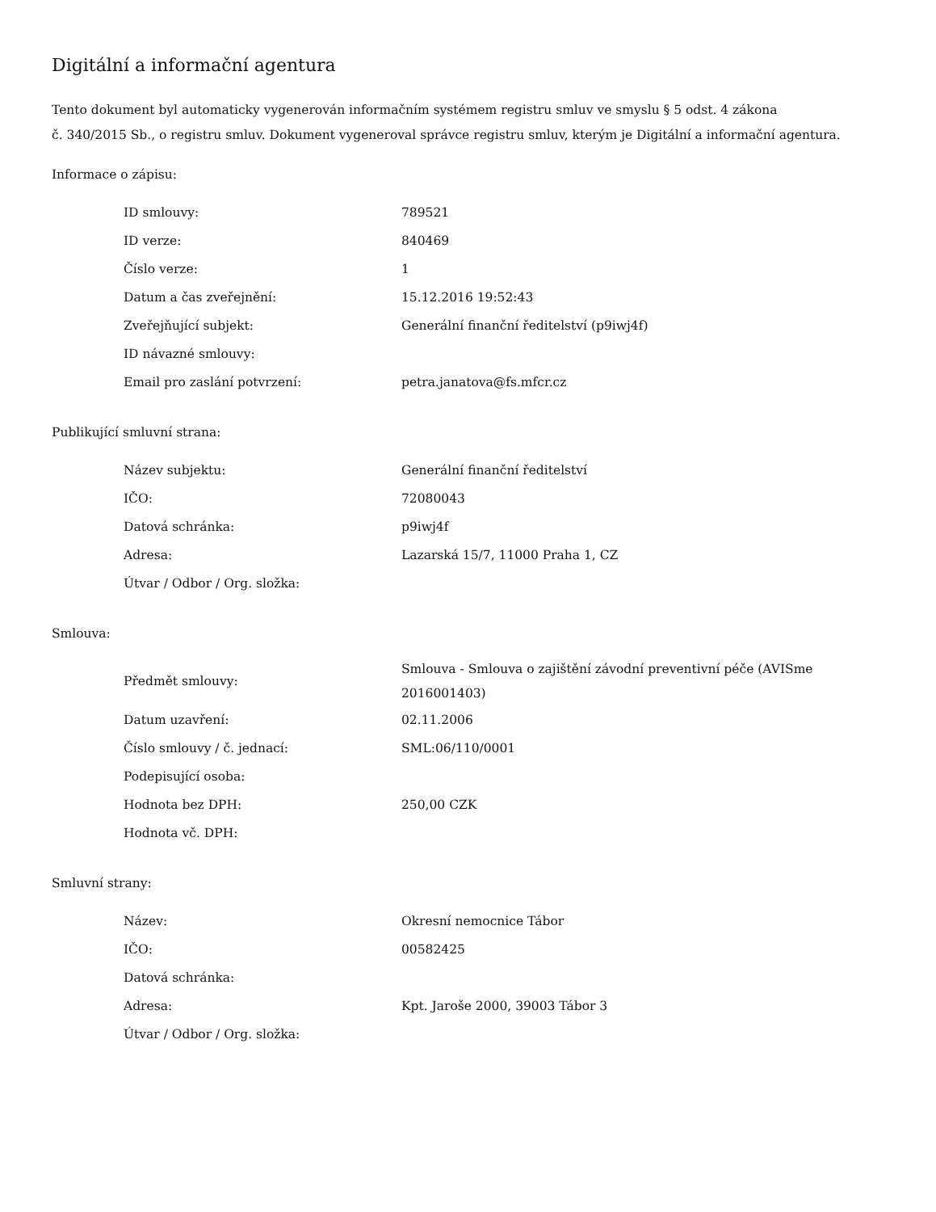Digitální a informační agentura
Tento dokument byl automaticky vygenerován informačním systémem registru smluv ve smyslu § 5 odst. 4 zákona
č. 340/2015 Sb., o registru smluv. Dokument vygeneroval správce registru smluv, kterým je Digitální a informační agentura.
Informace o zápisu:
| ID smlouvy: | 789521 |
| ID verze: | 840469 |
| Číslo verze: | 1 |
| Datum a čas zveřejnění: | 15.12.2016 19:52:43 |
| Zveřejňující subjekt: | Generální finanční ředitelství (p9iwj4f) |
| ID návazné smlouvy: | |
| Email pro zaslání potvrzení: | petra.janatova@fs.mfcr.cz |
Publikující smluvní strana:
| Název subjektu: | Generální finanční ředitelství |
| IČO: | 72080043 |
| Datová schránka: | p9iwj4f |
| Adresa: | Lazarská 15/7, 11000 Praha 1, CZ |
| Útvar / Odbor / Org. složka: | |
Smlouva:
| Předmět smlouvy: | Smlouva - Smlouva o zajištění závodní preventivní péče (AVISme 2016001403) |
| Datum uzavření: | 02.11.2006 |
| Číslo smlouvy / č. jednací: | SML:06/110/0001 |
| Podepisující osoba: | |
| Hodnota bez DPH: | 250,00 CZK |
| Hodnota vč. DPH: | |
Smluvní strany:
| Název: | Okresní nemocnice Tábor |
| IČO: | 00582425 |
| Datová schránka: | |
| Adresa: | Kpt. Jaroše 2000, 39003 Tábor 3 |
| Útvar / Odbor / Org. složka: | |